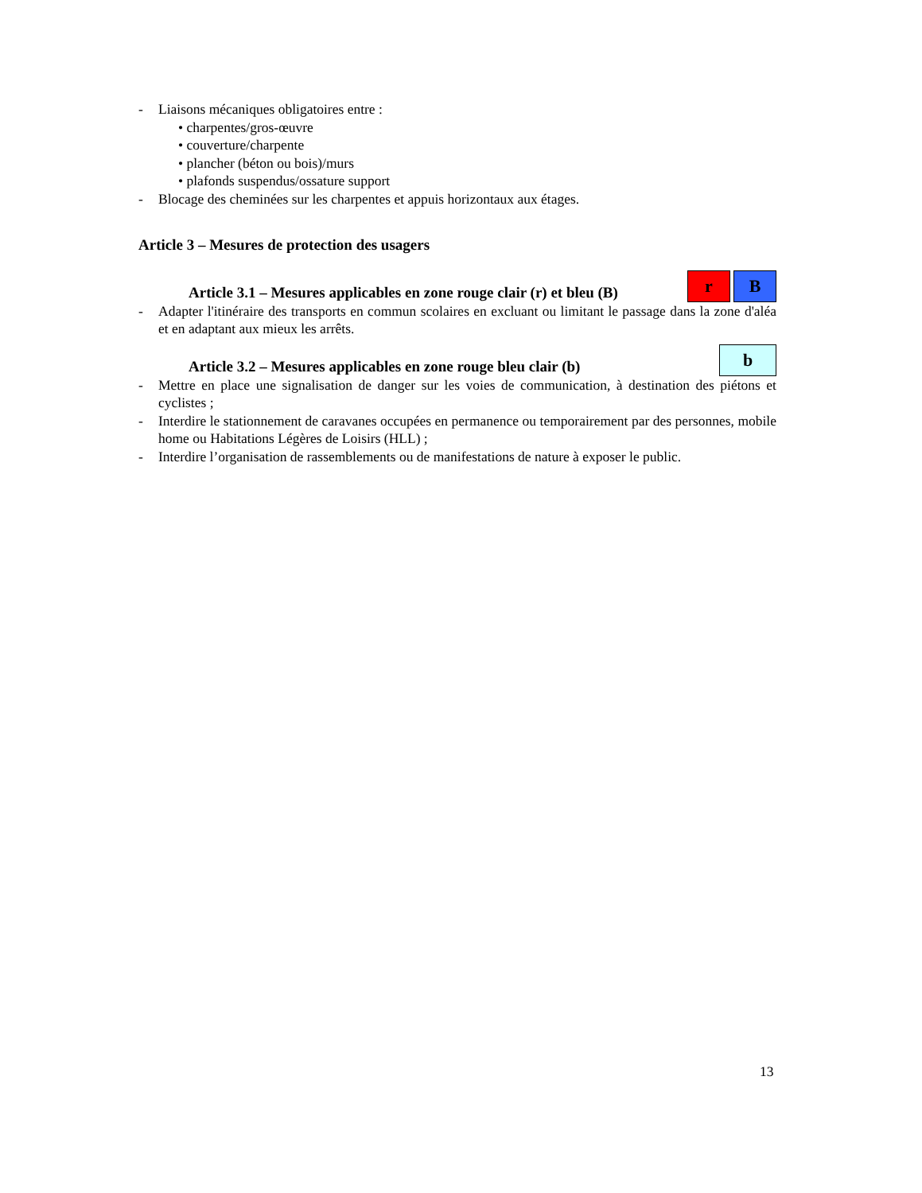- Liaisons mécaniques obligatoires entre :
• charpentes/gros-œuvre
• couverture/charpente
• plancher (béton ou bois)/murs
• plafonds suspendus/ossature support
- Blocage des cheminées sur les charpentes et appuis horizontaux aux étages.
Article 3 – Mesures de protection des usagers
Article 3.1 – Mesures applicables en zone rouge clair (r) et bleu (B) r B
- Adapter l'itinéraire des transports en commun scolaires en excluant ou limitant le passage dans la zone d'aléa et en adaptant aux mieux les arrêts.
Article 3.2 – Mesures applicables en zone rouge bleu clair (b) b
- Mettre en place une signalisation de danger sur les voies de communication, à destination des piétons et cyclistes ;
- Interdire le stationnement de caravanes occupées en permanence ou temporairement par des personnes, mobile home ou Habitations Légères de Loisirs (HLL) ;
- Interdire l’organisation de rassemblements ou de manifestations de nature à exposer le public.
13